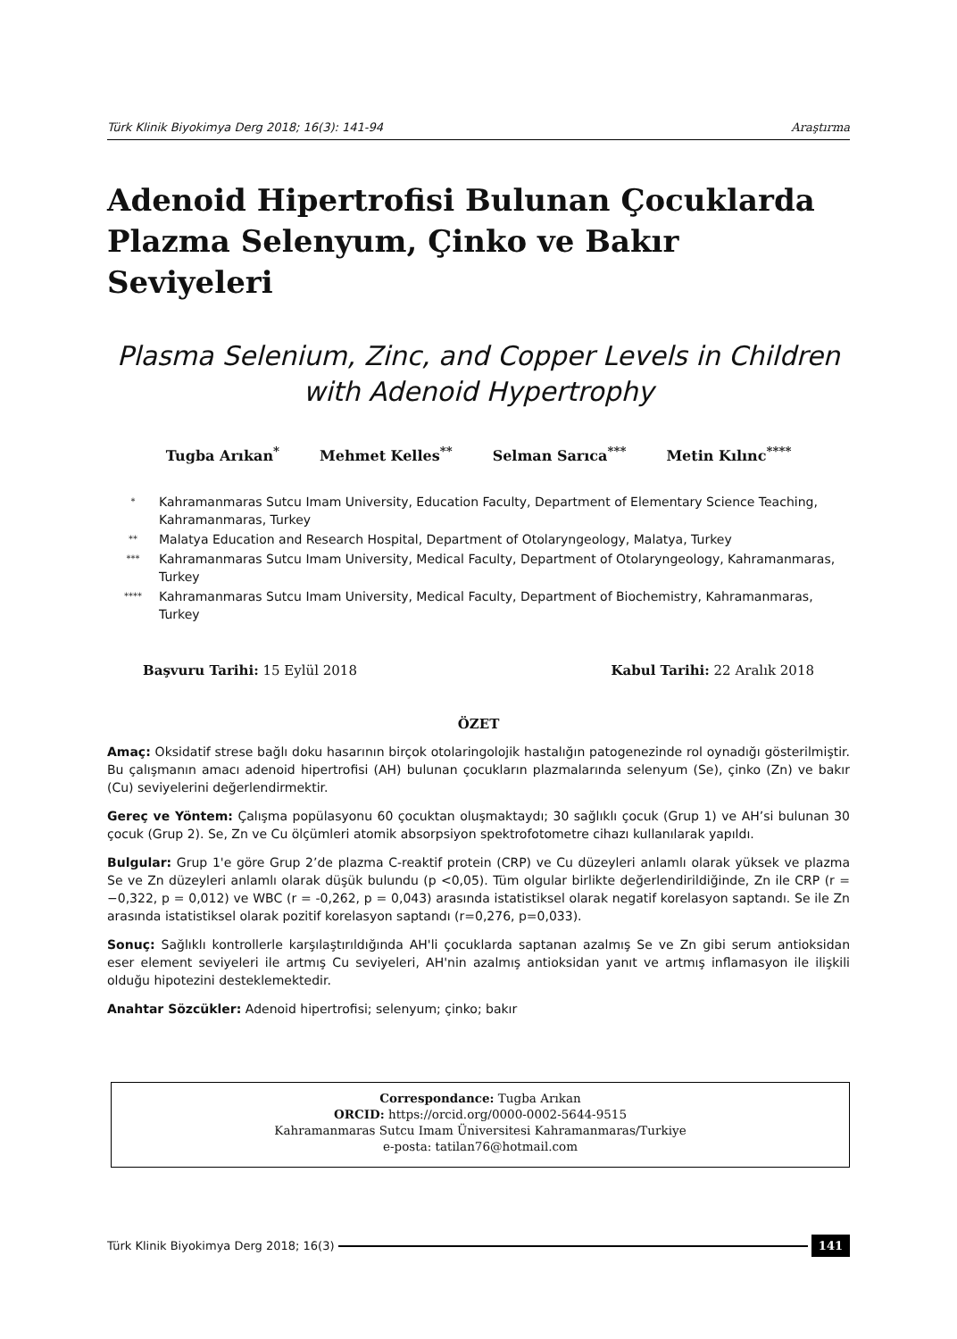Türk Klinik Biyokimya Derg 2018; 16(3): 141-94 Araştırma
Adenoid Hipertrofisi Bulunan Çocuklarda Plazma Selenyum, Çinko ve Bakır Seviyeleri
Plasma Selenium, Zinc, and Copper Levels in Children with Adenoid Hypertrophy
Tugba Arıkan<sup>*</sup> Mehmet Kelles<sup>**</sup> Selman Sarıca<sup>***</sup> Metin Kılınc<sup>****</sup>
<sup>*</sup> Kahramanmaras Sutcu Imam University, Education Faculty, Department of Elementary Science Teaching, Kahramanmaras, Turkey
<sup>**</sup> Malatya Education and Research Hospital, Department of Otolaryngeology, Malatya, Turkey
<sup>***</sup> Kahramanmaras Sutcu Imam University, Medical Faculty, Department of Otolaryngeology, Kahramanmaras, Turkey
<sup>****</sup> Kahramanmaras Sutcu Imam University, Medical Faculty, Department of Biochemistry, Kahramanmaras, Turkey
Başvuru Tarihi: 15 Eylül 2018 Kabul Tarihi: 22 Aralık 2018
ÖZET
Amaç: Oksidatif strese bağlı doku hasarının birçok otolaringolojik hastalığın patogenezinde rol oynadığı gösterilmiştir. Bu çalışmanın amacı adenoid hipertrofisi (AH) bulunan çocukların plazmalarında selenyum (Se), çinko (Zn) ve bakır (Cu) seviyelerini değerlendirmektir.
Gereç ve Yöntem: Çalışma popülasyonu 60 çocuktan oluşmaktaydı; 30 sağlıklı çocuk (Grup 1) ve AH’si bulunan 30 çocuk (Grup 2). Se, Zn ve Cu ölçümleri atomik absorpsiyon spektrofotometre cihazı kullanılarak yapıldı.
Bulgular: Grup 1'e göre Grup 2’de plazma C-reaktif protein (CRP) ve Cu düzeyleri anlamlı olarak yüksek ve plazma Se ve Zn düzeyleri anlamlı olarak düşük bulundu (p <0,05). Tüm olgular birlikte değerlendirildiğinde, Zn ile CRP (r = −0,322, p = 0,012) ve WBC (r = -0,262, p = 0,043) arasında istatistiksel olarak negatif korelasyon saptandı. Se ile Zn arasında istatistiksel olarak pozitif korelasyon saptandı (r=0,276, p=0,033).
Sonuç: Sağlıklı kontrollerle karşılaştırıldığında AH'li çocuklarda saptanan azalmış Se ve Zn gibi serum antioksidan eser element seviyeleri ile artmış Cu seviyeleri, AH'nin azalmış antioksidan yanıt ve artmış inflamasyon ile ilişkili olduğu hipotezini desteklemektedir.
Anahtar Sözcükler: Adenoid hipertrofisi; selenyum; çinko; bakır
Correspondance: Tugba Arıkan
ORCID: https://orcid.org/0000-0002-5644-9515
Kahramanmaras Sutcu Imam Üniversitesi Kahramanmaras/Turkiye
e-posta: tatilan76@hotmail.com
Türk Klinik Biyokimya Derg 2018; 16(3) 141